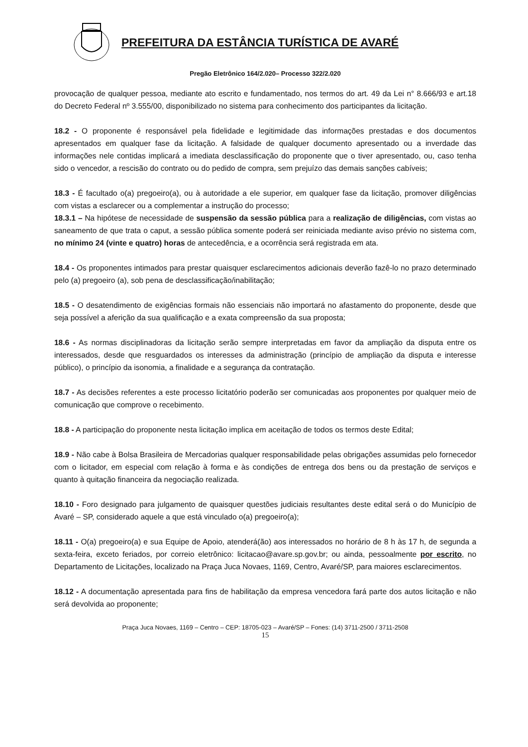PREFEITURA DA ESTÂNCIA TURÍSTICA DE AVARÉ
Pregão Eletrônico 164/2.020– Processo 322/2.020
provocação de qualquer pessoa, mediante ato escrito e fundamentado, nos termos do art. 49 da Lei n° 8.666/93 e art.18 do Decreto Federal nº 3.555/00, disponibilizado no sistema para conhecimento dos participantes da licitação.
18.2 - O proponente é responsável pela fidelidade e legitimidade das informações prestadas e dos documentos apresentados em qualquer fase da licitação. A falsidade de qualquer documento apresentado ou a inverdade das informações nele contidas implicará a imediata desclassificação do proponente que o tiver apresentado, ou, caso tenha sido o vencedor, a rescisão do contrato ou do pedido de compra, sem prejuízo das demais sanções cabíveis;
18.3 - É facultado o(a) pregoeiro(a), ou à autoridade a ele superior, em qualquer fase da licitação, promover diligências com vistas a esclarecer ou a complementar a instrução do processo;
18.3.1 – Na hipótese de necessidade de suspensão da sessão pública para a realização de diligências, com vistas ao saneamento de que trata o caput, a sessão pública somente poderá ser reiniciada mediante aviso prévio no sistema com, no mínimo 24 (vinte e quatro) horas de antecedência, e a ocorrência será registrada em ata.
18.4 - Os proponentes intimados para prestar quaisquer esclarecimentos adicionais deverão fazê-lo no prazo determinado pelo (a) pregoeiro (a), sob pena de desclassificação/inabilitação;
18.5 - O desatendimento de exigências formais não essenciais não importará no afastamento do proponente, desde que seja possível a aferição da sua qualificação e a exata compreensão da sua proposta;
18.6 - As normas disciplinadoras da licitação serão sempre interpretadas em favor da ampliação da disputa entre os interessados, desde que resguardados os interesses da administração (princípio de ampliação da disputa e interesse público), o princípio da isonomia, a finalidade e a segurança da contratação.
18.7 - As decisões referentes a este processo licitatório poderão ser comunicadas aos proponentes por qualquer meio de comunicação que comprove o recebimento.
18.8 - A participação do proponente nesta licitação implica em aceitação de todos os termos deste Edital;
18.9 - Não cabe à Bolsa Brasileira de Mercadorias qualquer responsabilidade pelas obrigações assumidas pelo fornecedor com o licitador, em especial com relação à forma e às condições de entrega dos bens ou da prestação de serviços e quanto à quitação financeira da negociação realizada.
18.10 - Foro designado para julgamento de quaisquer questões judiciais resultantes deste edital será o do Município de Avaré – SP, considerado aquele a que está vinculado o(a) pregoeiro(a);
18.11 - O(a) pregoeiro(a) e sua Equipe de Apoio, atenderá(ão) aos interessados no horário de 8 h às 17 h, de segunda a sexta-feira, exceto feriados, por correio eletrônico: licitacao@avare.sp.gov.br; ou ainda, pessoalmente por escrito, no Departamento de Licitações, localizado na Praça Juca Novaes, 1169, Centro, Avaré/SP, para maiores esclarecimentos.
18.12 - A documentação apresentada para fins de habilitação da empresa vencedora fará parte dos autos licitação e não será devolvida ao proponente;
Praça Juca Novaes, 1169 – Centro – CEP: 18705-023 – Avaré/SP – Fones: (14) 3711-2500 / 3711-2508
15